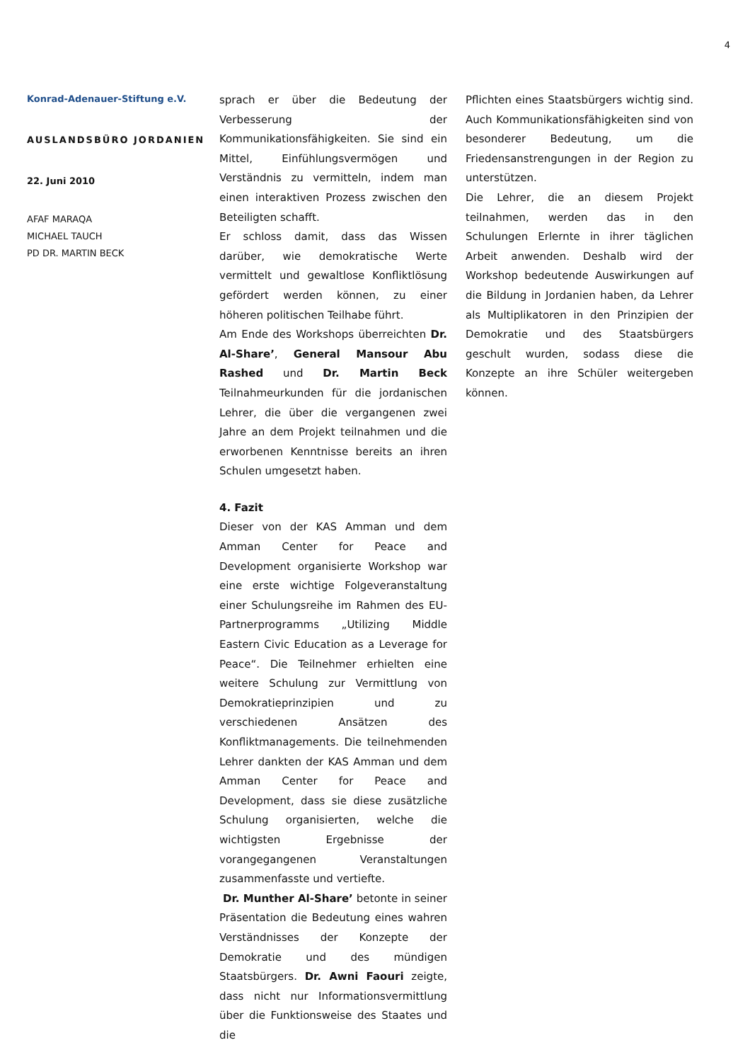4
Konrad-Adenauer-Stiftung e.V.
AUSLANDSBÜRO JORDANIEN
22. Juni 2010
AFAF MARAQA
MICHAEL TAUCH
PD DR. MARTIN BECK
sprach er über die Bedeutung der Verbesserung der Kommunikationsfähigkeiten. Sie sind ein Mittel, Einfühlungsvermögen und Verständnis zu vermitteln, indem man einen interaktiven Prozess zwischen den Beteiligten schafft.
Er schloss damit, dass das Wissen darüber, wie demokratische Werte vermittelt und gewaltlose Konfliktlösung gefördert werden können, zu einer höheren politischen Teilhabe führt.
Am Ende des Workshops überreichten Dr. Al-Share’, General Mansour Abu Rashed und Dr. Martin Beck Teilnahmeurkunden für die jordanischen Lehrer, die über die vergangenen zwei Jahre an dem Projekt teilnahmen und die erworbenen Kenntnisse bereits an ihren Schulen umgesetzt haben.
4. Fazit
Dieser von der KAS Amman und dem Amman Center for Peace and Development organisierte Workshop war eine erste wichtige Folgeveranstaltung einer Schulungsreihe im Rahmen des EU-Partnerprogramms „Utilizing Middle Eastern Civic Education as a Leverage for Peace“. Die Teilnehmer erhielten eine weitere Schulung zur Vermittlung von Demokratieprinzipien und zu verschiedenen Ansätzen des Konfliktmanagements. Die teilnehmenden Lehrer dankten der KAS Amman und dem Amman Center for Peace and Development, dass sie diese zusätzliche Schulung organisierten, welche die wichtigsten Ergebnisse der vorangegangenen Veranstaltungen zusammenfasste und vertiefte.
Dr. Munther Al-Share’ betonte in seiner Präsentation die Bedeutung eines wahren Verständnisses der Konzepte der Demokratie und des mündigen Staatsbürgers. Dr. Awni Faouri zeigte, dass nicht nur Informationsvermittlung über die Funktionsweise des Staates und die
Pflichten eines Staatsbürgers wichtig sind. Auch Kommunikationsfähigkeiten sind von besonderer Bedeutung, um die Friedensanstrengungen in der Region zu unterstützen.
Die Lehrer, die an diesem Projekt teilnahmen, werden das in den Schulungen Erlernte in ihrer täglichen Arbeit anwenden. Deshalb wird der Workshop bedeutende Auswirkungen auf die Bildung in Jordanien haben, da Lehrer als Multiplikatoren in den Prinzipien der Demokratie und des Staatsbürgers geschult wurden, sodass diese die Konzepte an ihre Schüler weitergeben können.